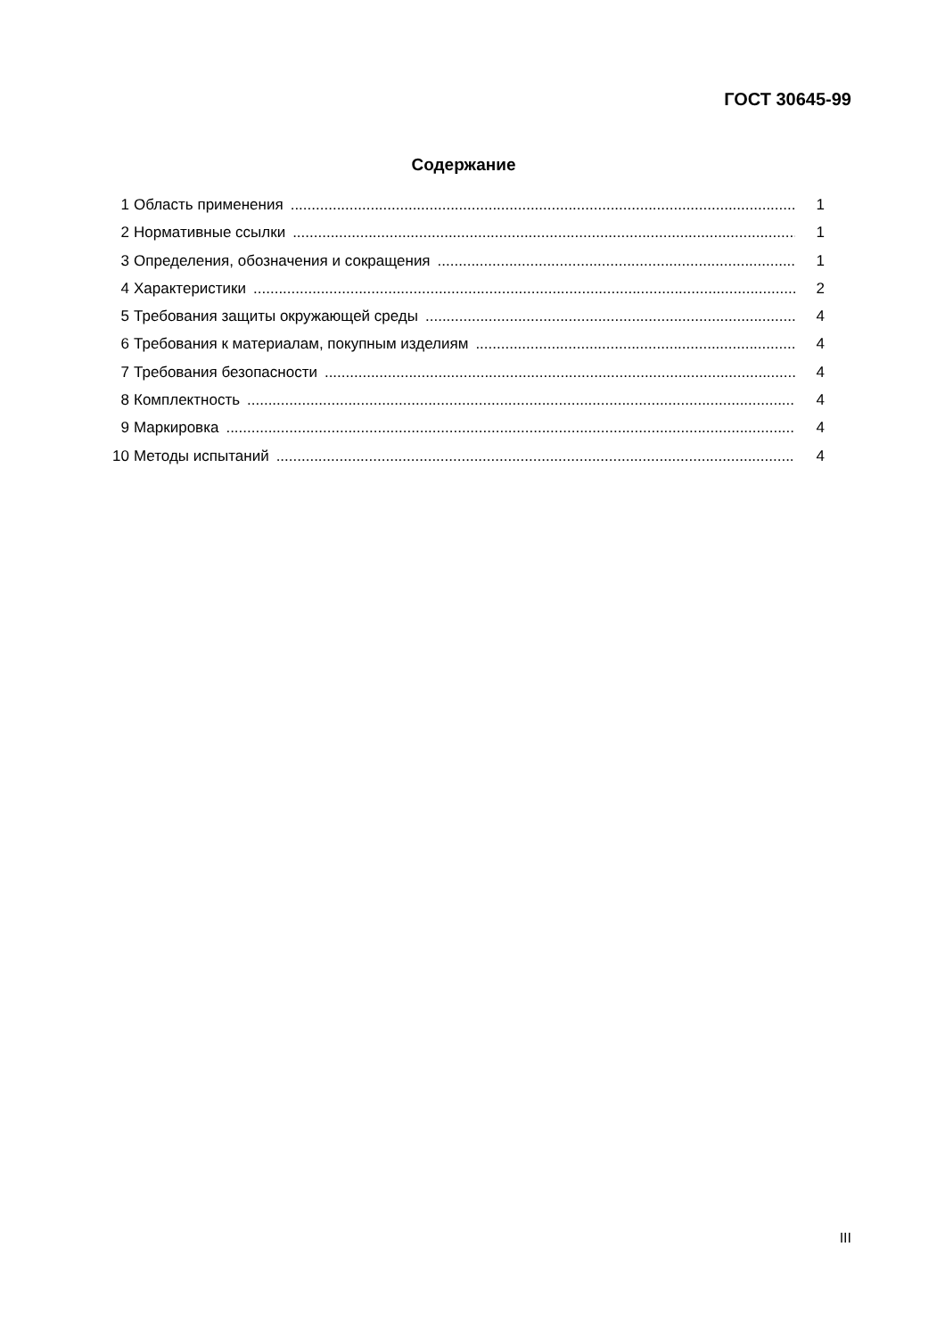ГОСТ 30645-99
Содержание
1 Область применения 1
2 Нормативные ссылки 1
3 Определения, обозначения и сокращения 1
4 Характеристики 2
5 Требования защиты окружающей среды 4
6 Требования к материалам, покупным изделиям 4
7 Требования безопасности 4
8 Комплектность 4
9 Маркировка 4
10 Методы испытаний 4
III